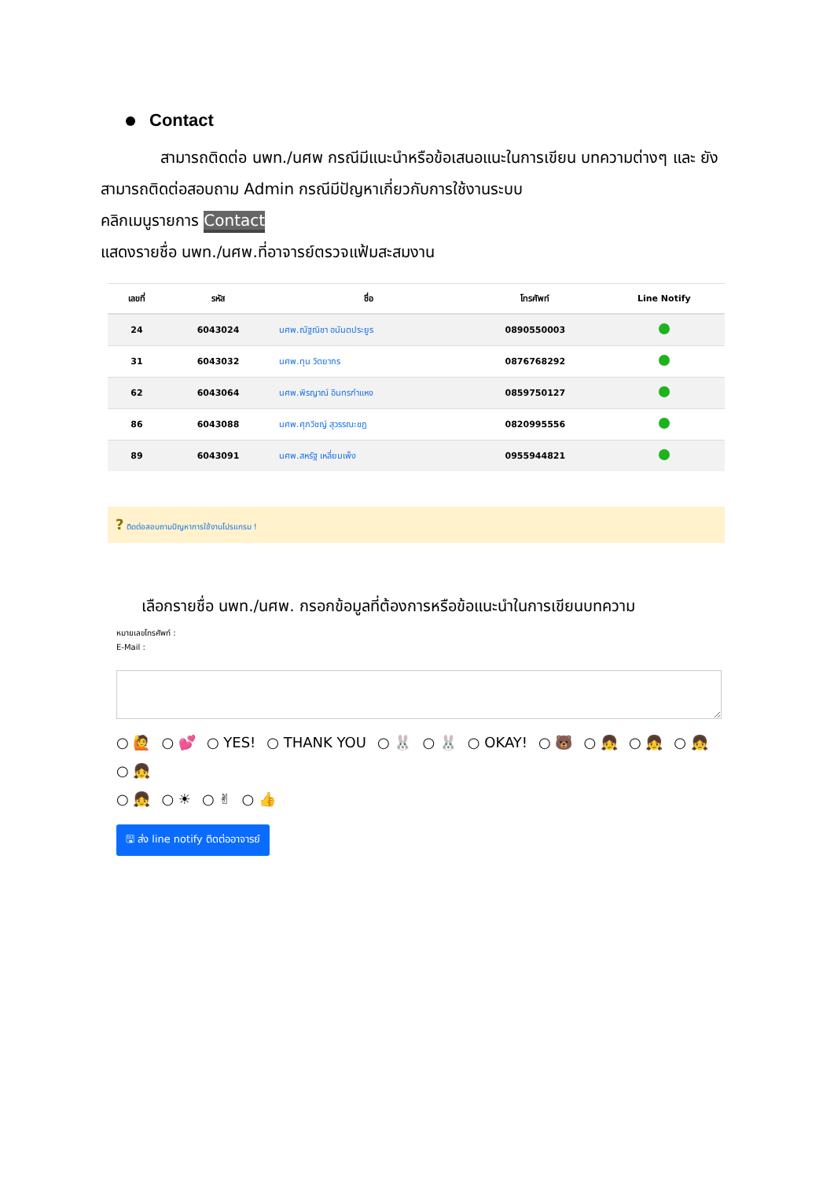Contact
สามารถติดต่อ นพท./นศพ กรณีมีแนะนำหรือข้อเสนอแนะในการเขียน บทความต่างๆ และ ยังสามารถติดต่อสอบถาม Admin กรณีมีปัญหาเกี่ยวกับการใช้งานระบบ
คลิกเมนูรายการ Contact
แสดงรายชื่อ นพท./นศพ.ที่อาจารย์ตรวจแฟ้มสะสมงาน
| เลขที่ | รหัส | ชื่อ | โทรศัพท์ | Line Notify |
| --- | --- | --- | --- | --- |
| 24 | 6043024 | นศพ.ณัฐณิชา อนันตประยูร | 0890550003 | |
| 31 | 6043032 | นศพ.ทุน วิตยากร | 0876768292 | |
| 62 | 6043064 | นศพ.พิรญาณ์ อินทรกำแหง | 0859750127 | |
| 86 | 6043088 | นศพ.ศุภวิชญ์ สุวรรณะชฎ | 0820995556 | |
| 89 | 6043091 | นศพ.สหรัฐ เหลี่ยมเพ็ง | 0955944821 | |
? ติดต่อสอบถามปัญหาการใช้งานโปรแกรม !
เลือกรายชื่อ นพท./นศพ. กรอกข้อมูลที่ต้องการหรือข้อแนะนำในการเขียนบทความ
หมายเลขโทรศัพท์ :
E-Mail :
○ 🙋 ○ 💕 ○ YES! ○ THANK YOU ○ 🐰 ○ 🐰 ○ OKAY! ○ 🐻 ○ 👧 ○ 👧 ○ 👧 ○ 👧
○ 👧 ○ ☀ ○ ✌ ○ 👍
🖫 ส่ง line notify ติดต่ออาจารย์